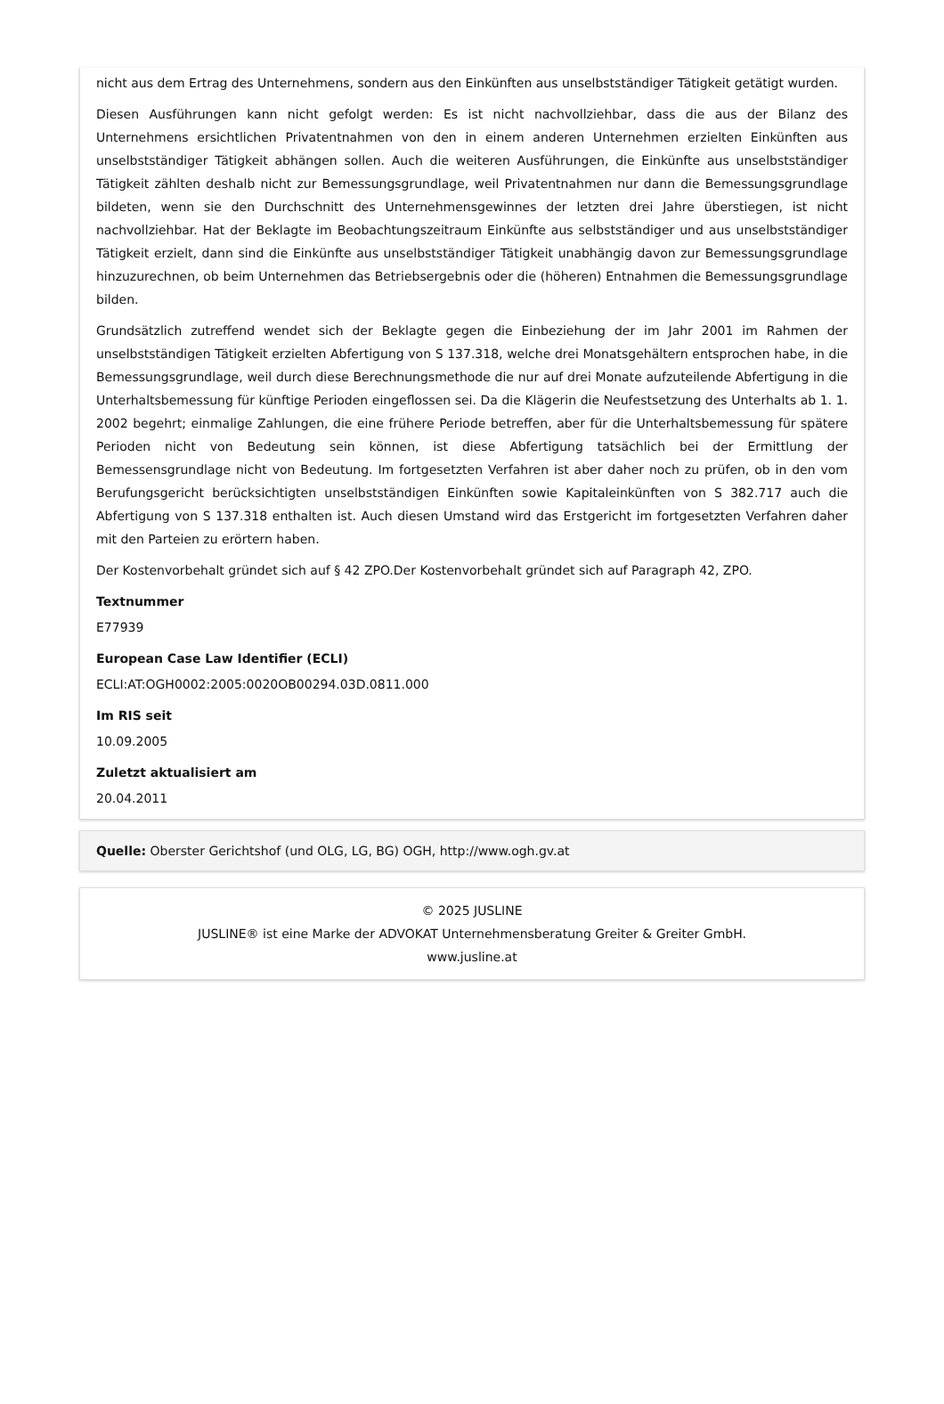nicht aus dem Ertrag des Unternehmens, sondern aus den Einkünften aus unselbstständiger Tätigkeit getätigt wurden.
Diesen Ausführungen kann nicht gefolgt werden: Es ist nicht nachvollziehbar, dass die aus der Bilanz des Unternehmens ersichtlichen Privatentnahmen von den in einem anderen Unternehmen erzielten Einkünften aus unselbstständiger Tätigkeit abhängen sollen. Auch die weiteren Ausführungen, die Einkünfte aus unselbstständiger Tätigkeit zählten deshalb nicht zur Bemessungsgrundlage, weil Privatentnahmen nur dann die Bemessungsgrundlage bildeten, wenn sie den Durchschnitt des Unternehmensgewinnes der letzten drei Jahre überstiegen, ist nicht nachvollziehbar. Hat der Beklagte im Beobachtungszeitraum Einkünfte aus selbstständiger und aus unselbstständiger Tätigkeit erzielt, dann sind die Einkünfte aus unselbstständiger Tätigkeit unabhängig davon zur Bemessungsgrundlage hinzuzurechnen, ob beim Unternehmen das Betriebsergebnis oder die (höheren) Entnahmen die Bemessungsgrundlage bilden.
Grundsätzlich zutreffend wendet sich der Beklagte gegen die Einbeziehung der im Jahr 2001 im Rahmen der unselbstständigen Tätigkeit erzielten Abfertigung von S 137.318, welche drei Monatsgehältern entsprochen habe, in die Bemessungsgrundlage, weil durch diese Berechnungsmethode die nur auf drei Monate aufzuteilende Abfertigung in die Unterhaltsbemessung für künftige Perioden eingeflossen sei. Da die Klägerin die Neufestsetzung des Unterhalts ab 1. 1. 2002 begehrt; einmalige Zahlungen, die eine frühere Periode betreffen, aber für die Unterhaltsbemessung für spätere Perioden nicht von Bedeutung sein können, ist diese Abfertigung tatsächlich bei der Ermittlung der Bemessensgrundlage nicht von Bedeutung. Im fortgesetzten Verfahren ist aber daher noch zu prüfen, ob in den vom Berufungsgericht berücksichtigten unselbstständigen Einkünften sowie Kapitaleinkünften von S 382.717 auch die Abfertigung von S 137.318 enthalten ist. Auch diesen Umstand wird das Erstgericht im fortgesetzten Verfahren daher mit den Parteien zu erörtern haben.
Der Kostenvorbehalt gründet sich auf § 42 ZPO.Der Kostenvorbehalt gründet sich auf Paragraph 42, ZPO.
Textnummer
E77939
European Case Law Identifier (ECLI)
ECLI:AT:OGH0002:2005:0020OB00294.03D.0811.000
Im RIS seit
10.09.2005
Zuletzt aktualisiert am
20.04.2011
Quelle: Oberster Gerichtshof (und OLG, LG, BG) OGH, http://www.ogh.gv.at
© 2025 JUSLINE
JUSLINE® ist eine Marke der ADVOKAT Unternehmensberatung Greiter & Greiter GmbH.
www.jusline.at